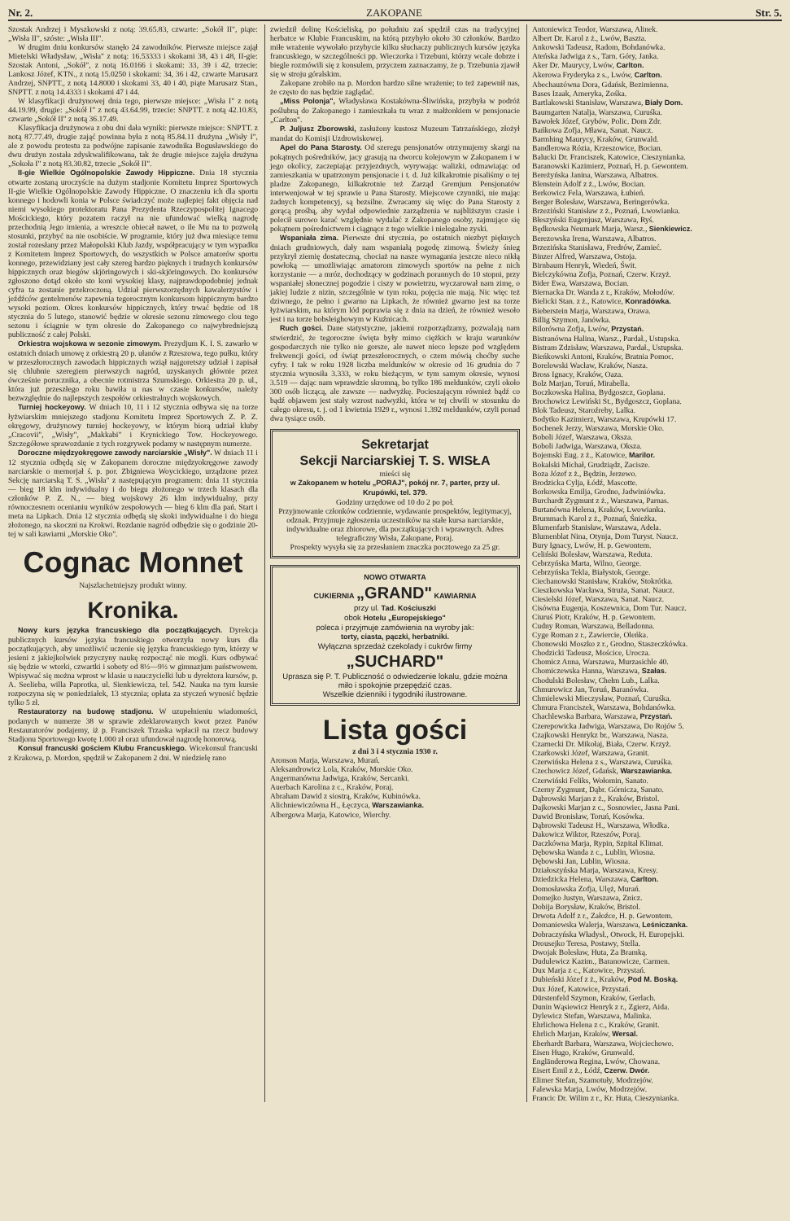Nr. 2. ZAKOPANE Str. 5.
Szostak Andrzej i Myszkowski z notą: 39.65.83, czwarte: „Sokół II", piąte: „Wisła II", szóste: „Wisła III".
W drugim dniu konkursów stanęło 24 zawodników. Pierwsze miejsce zajął Mietelski Władysław, „Wisła" z notą: 16.53333 i skokami 38, 43 i 48, II-gie: Szostak Antoni, „Sokół", z notą 16.0166 i skokami: 33, 39 i 42, trzecie: Lankosz Józef, KTN., z notą 15.0250 i skokami: 34, 36 i 42, czwarte Marusarz Andrzej, SNPTT., z notą 14.8000 i skokami 33, 40 i 40, piąte Marusarz Stan., SNPTT. z notą 14.4333 i skokami 47 i 44.
W klasyfikacji drużynowej dnia tego, pierwsze miejsce: „Wisła I" z notą 44.19.99, drugie: „Sokół I" z notą 43.64.99, trzecie: SNPTT. z notą 42.10.83, czwarte „Sokół II" z notą 36.17.49.
Klasyfikacja drużynowa z obu dni dała wyniki: pierwsze miejsce: SNPTT. z notą 87.77.49, drugie zająć powinna była z notą 85.84.11 drużyna „Wisły I", ale z powodu protestu za podwójne zapisanie zawodnika Bogusławskiego do dwu drużyn została zdyskwalifikowana, tak że drugie miejsce zajęła drużyna „Sokoła I" z notą 83.30.82, trzecie „Sokół II".
II-gie Wielkie Ogólnopolskie Zawody Hippiczne. Dnia 18 stycznia otwarte zostaną uroczyście na dużym stadjonie Komitetu Imprez Sportowych II-gie Wielkie Ogólnopolskie Zawody Hippiczne. O znaczeniu ich dla sportu konnego i hodowli konia w Polsce świadczyć może najlepiej fakt objęcia nad niemi wysokiego protektoratu Pana Prezydenta Rzeczypospolitej Ignacego Mościckiego, który pozatem raczył na nie ufundować wielką nagrodę przechodnią Jego imienia, a wreszcie obiecał nawet, o ile Mu na to pozwolą stosunki, przybyć na nie osobiście. W programie, który już dwa miesiące temu został rozesłany przez Małopolski Klub Jazdy, współpracujący w tym wypadku z Komitetem Imprez Sportowych, do wszystkich w Polsce amatorów sportu konnego, przewidziany jest cały szereg bardzo pięknych i trudnych konkursów hippicznych oraz biegów skjöringowych i ski-skjöringowych. Do konkursów zgłoszono dotąd około sto koni wysokiej klasy, najprawdopodobniej jednak cyfra ta zostanie przekroczoną. Udział pierwszorzędnych kawalerzystów i jeźdźców gentelmenów zapewnia tegorocznym konkursom hippicznym bardzo wysoki poziom. Okres konkursów hippicznych, który trwać będzie od 18 stycznia do 5 lutego, stanowić będzie w okresie sezonu zimowego clou tego sezonu i ściągnie w tym okresie do Zakopanego co najwybredniejszą publiczność z całej Polski.
Orkiestra wojskowa w sezonie zimowym. Prezydjum K. I. S. zawarło w ostatnich dniach umowę z orkiestrą 20 p. ułanów z Rzeszowa, tego pułku, który w przeszłorocznych zawodach hippicznych wziął najgoretszy udział i zapisał się chlubnie szeregiem pierwszych nagród, uzyskanych głównie przez ówcześnie porucznika, a obecnie rotmistrza Szumskiego. Orkiestra 20 p. ul., która już przeszłego roku bawiła u nas w czasie konkursów, należy bezwzględnie do najlepszych zespołów orkiestralnych wojskowych.
Turniej hockeyowy. W dniach 10, 11 i 12 stycznia odbywa się na torze łyżwiarskim mniejszego stadjonu Komitetu Imprez Sportowych Z. P. Z. okręgowy, drużynowy turniej hockeyowy, w którym biorą udział kluby „Cracovii", „Wisły", „Makkabi" i Krynickiego Tow. Hockeyowego. Szczegółowe sprawozdanie z tych rozgrywek podamy w następnym numerze.
Doroczne międzyokręgowe zawody narciarskie „Wisły". W dniach 11 i 12 stycznia odbędą się w Zakopanem doroczne międzyokręgowe zawody narciarskie o memorjał ś. p. por. Zbigniewa Woycickiego, urządzone przez Sekcję narciarską T. S. „Wisła" z następującym programem: dnia 11 stycznia — bieg 18 klm indywidualny i do biegu złożonego w trzech klasach dla członków P. Z. N., — bieg wojskowy 26 klm indywidualny, przy równoczesnem ocenianiu wyników zespołowych — bieg 6 klm dla pań. Start i meta na Lipkach. Dnia 12 stycznia odbędą się skoki indywidualne i do biegu złożonego, na skoczni na Krokwi. Rozdanie nagród odbędzie się o godzinie 20-tej w sali kawiarni „Morskie Oko".
Cognac Monnet
Najszlachetniejszy produkt winny.
Kronika.
Nowy kurs języka francuskiego dla początkujących. Dyrekcja publicznych kursów języka francuskiego otworzyła nowy kurs dla początkujących, aby umożliwić uczenie się języka francuskiego tym, którzy w jesieni z jakiejkolwiek przyczyny naukę rozpocząć nie mogli. Kurs odbywać się będzie w wtorki, czwartki i soboty od 8½—9½ w gimnazjum państwowem. Wpisywać się można wprost w klasie u nauczycielki lub u dyrektora kursów, p. A. Seelieba, willa Paprotka, ul. Sienkiewicza, tel. 542. Nauka na tym kursie rozpoczyna się w poniedziałek, 13 stycznia; opłata za styczeń wynosić będzie tylko 5 zł.
Restauratorzy na budowę stadjonu. W uzupełnieniu wiadomości, podanych w numerze 38 w sprawie zdeklarowanych kwot przez Panów Restauratorów podajemy, iż p. Franciszek Trzaska wpłacił na rzecz budowy Stadjonu Sportowego kwotę 1.000 zł oraz ufundował nagrodę honorową.
Konsul francuski gościem Klubu Francuskiego. Wicekonsul francuski z Krakowa, p. Mordon, spędził w Zakopanem 2 dni. W niedzielę rano
zwiedził dolinę Kościeliską, po południu zaś spędził czas na tradycyjnej herbatce w Klubie Francuskim, na którą przybyło około 30 członków. Bardzo miłe wrażenie wywołało przybycie kilku słuchaczy publicznych kursów języka francuskiego, w szczególności pp. Wieczorka i Trzebuni, którzy wcale dobrze i biegle rozmówili się z konsulem, przyczem zaznaczamy, że p. Trzebunia zjawił się w stroju góralskim.
Zakopane zrobiło na p. Mordon bardzo silne wrażenie; to też zapewnił nas, że często do nas będzie zaglądać.
„Miss Polonja", Władysława Kostakówna-Śliwińska, przybyła w podróż poślubną do Zakopanego i zamieszkała tu wraz z małżonkiem w pensjonacie „Carlton".
P. Juljusz Zborowski, zasłużony kustosz Muzeum Tatrzańskiego, złożył mandat do Komisji Uzdrowiskowej.
Apel do Pana Starosty. Od szeregu pensjonatów otrzymujemy skargi na pokątnych pośredników, jacy grasują na dworcu kolejowym w Zakopanem i w jego okolicy, zaczepiając przyjezdnych, wyrywając walizki, odmawiając od zamieszkania w upatrzonym pensjonacie i t. d. Już kilkakrotnie pisaliśmy o tej pladze Zakopanego, kilkakrotnie też Zarząd Gremjum Pensjonatów interwenjował w tej sprawie u Pana Starosty. Miejscowe czynniki, nie mając żadnych kompetencyj, są bezsilne. Zwracamy się więc do Pana Starosty z gorącą prośbą, aby wydał odpowiednie zarządzenia w najbliższym czasie i polecił surowo karać względnie wydalać z Zakopanego osoby, zajmujące się pokątnem pośrednictwem i ciągnące z tego wielkie i nielegalne zyski.
Wspaniała zima. Pierwsze dni stycznia, po ostatnich niezbyt pięknych dniach grudniowych, dały nam wspaniałą pogodę zimową. Świeży śnieg przykrył ziemię dostateczną, chociaż na nasze wymagania jeszcze nieco nikłą powłoką — umożliwiając amatorom zimowych sportów na pełne z nich korzystanie — a mróz, dochodzący w godzinach porannych do 10 stopni, przy wspaniałej słonecznej pogodzie i ciszy w powietrzu, wyczarował nam zimę, o jakiej ludzie z nizin, szczególnie w tym roku, pojęcia nie mają. Nic więc też dziwnego, że pełno i gwarno na Lipkach, że również gwarno jest na torze łyżwiarskim, na którym lód poprawia się z dnia na dzień, że również wesoło jest i na torze bobsleighowym w Kuźnicach.
Ruch gości. Dane statystyczne, jakiemi rozporządzamy, pozwalają nam stwierdzić, że tegoroczne święta były mimo ciężkich w kraju warunków gospodarczych nie tylko nie gorsze, ale nawet nieco lepsze pod względem frekwencji gości, od świąt przeszłorocznych, o czem mówią choćby suche cyfry. I tak w roku 1928 liczba meldunków w okresie od 16 grudnia do 7 stycznia wynosiła 3.333, w roku bieżącym, w tym samym okresie, wynosi 3.519 — dając nam wprawdzie skromną, bo tylko 186 meldunków, czyli około 300 osób liczącą, ale zawsze — nadwyżkę. Pocieszającym również bądź co bądź objawem jest stały wzrost nadwyżki, która w tej chwili w stosunku do całego okresu, t. j. od 1 kwietnia 1929 r., wynosi 1.392 meldunków, czyli ponad dwa tysiące osób.
Sekretarjat
Sekcji Narciarskiej T. S. WISŁA
mieści się
w Zakopanem w hotelu „PORAJ", pokój nr. 7, parter, przy ul. Krupówki, tel. 379.
Godziny urzędowe od 10 do 2 po poł.
Przyjmowanie członków codziennie, wydawanie prospektów, legitymacyj, odznak. Przyjmuje zgłoszenia uczestników na stałe kursa narciarskie, indywidualne oraz zbiorowe, dla początkujących i wprawnych. Adres telegraficzny Wisła, Zakopane, Poraj.
Prospekty wysyła się za przesłaniem znaczka pocztowego za 25 gr.
NOWO OTWARTA
CUKIERNIA „GRAND" KAWIARNIA
przy ul. Tad. Kościuszki
obok Hotelu „Europejskiego"
poleca i przyjmuje zamówienia na wyroby jak:
torty, ciasta, pączki, herbatniki.
Wyłączna sprzedaż czekolady i cukrów firmy
„SUCHARD"
Uprasza się P. T. Publiczność o odwiedzenie lokalu, gdzie można miło i spokojnie przepędzić czas.
Wszelkie dzienniki i tygodniki ilustrowane.
Lista gości
z dni 3 i 4 stycznia 1930 r.
Aronson Marja, Warszawa, Murań.
Aleksandrowicz Lola, Kraków, Morskie Oko.
Angermanówna Jadwiga, Kraków, Sercanki.
Auerbach Karolina z c., Kraków, Poraj.
Abraham Dawid z siostrą, Kraków, Kubinówka.
Alichniewiczówna H., Łęczyca, Warszawianka.
Albergowa Marja, Katowice, Wierchy.
Antoniewicz Teodor, Warszawa, Alinek.
Albert Dr. Karol z ż., Lwów, Baszta.
Ankowski Tadeusz, Radom, Bohdanówka.
Ateńska Jadwiga z s., Tarn. Góry, Janka.
Aker Dr. Maurycy, Lwów, Carlton.
Akerowa Fryderyka z s., Lwów, Carlton.
Abechauzówna Dora, Gdańsk, Bezimienna.
Bases Izaak, Ameryka, Zośka.
Bartlakowski Stanisław, Warszawa, Biały Dom.
Baumgarten Natalja, Warszawa, Curuśka.
Bawołek Józef, Grybów, Polic. Dom Zdr.
Bańkowa Zofja, Mława, Sanat. Naucz.
Barmhing Maurycy, Kraków, Grunwald.
Bandlerowa Rózia, Krzeszowice, Bocian.
Balucki Dr. Franciszek, Katowice, Cieszynianka.
Baranowski Kazimierz, Poznań, H. p. Gewontem.
Bereżyńska Janina, Warszawa, Albatros.
Blenstein Adolf z ż., Lwów, Bocian.
Berkowicz Fela, Warszawa, Łubień.
Berger Bolesław, Warszawa, Beringerówka.
Brzeziński Stanisław z ż., Poznań, Lwowianka.
Błeszyński Eugenjusz, Warszawa, Ryś.
Będkowska Neumark Marja, Warsz., Sienkiewicz.
Berezowska Irena, Warszawa, Albatros.
Brzezińska Stanisława, Fredrów, Zamieć.
Binzer Alfred, Warszawa, Ostoja.
Birnbaum Henryk, Wiedeń, Świt.
Bielczykówna Zofja, Poznań, Czerw. Krzyż.
Bider Ewa, Warszawa, Bocian.
Biernacka Dr. Wanda z r., Kraków, Mołodów.
Bielicki Stan. z ż., Katowice, Konradówka.
Bieberstein Marja, Warszawa, Orawa.
Billig Szymon, Janówka.
Bilorówna Zofja, Lwów, Przystań.
Bistranówna Halina, Warsz., Pardał., Ustupska.
Bistram Zdzisław, Warszawa, Pardał., Ustupska.
Bieńkowski Antoni, Kraków, Bratnia Pomoc.
Borelowski Wacław, Kraków, Nasza.
Bross Ignacy, Kraków, Oaza.
Bolz Marjan, Toruń, Mirabella.
Boczkowska Halina, Bydgoszcz, Goplana.
Brochowicz Lewiński St., Bydgoszcz, Goplana.
Blok Tadeusz, Staroźreby, Lalka.
Bodytko Kazimierz, Warszawa, Krupówki 17.
Bochenek Jerzy, Warszawa, Morskie Oko.
Boboli Józef, Warszawa, Oksza.
Boboli Jadwiga, Warszawa, Oksza.
Bojemski Eug. z ż., Katowice, Marilor.
Bokalski Michał, Grudziądz, Zacisze.
Boza Józef z ż., Będzin, Jerzewo.
Brodzicka Cylja, Łódź, Mascotte.
Borkowska Emilja, Grodno, Jadwiniówka.
Burchardt Zygmunt z ż., Warszawa, Parnas.
Burtanówna Helena, Kraków, Lwowianka.
Brummach Karol z ż., Poznań, Śnieżka.
Blumenfarb Stanisław, Warszawa, Adela.
Blumenblat Nina, Otynja, Dom Turyst. Naucz.
Bury Ignacy, Lwów, H. p. Gewontem.
Celiński Bolesław, Warszawa, Reduta.
Cebrzyńska Marta, Wilno, George.
Cebrzyńska Tekla, Białystok, George.
Ciechanowski Stanisław, Kraków, Stokrótka.
Cieszkowska Wacława, Struża, Sanat. Naucz.
Ciesielski Józef, Warszawa, Sanat. Naucz.
Cisówna Eugenja, Koszewnica, Dom Tur. Naucz.
Ciuruś Piotr, Kraków, H. p. Gewontem.
Cudny Roman, Warszawa, Belladonna.
Cyge Roman z r., Zawiercie, Oleńka.
Chonowski Moszko z r., Grodno, Staszeczkówka.
Chodzicki Tadeusz, Mościce, Urocza.
Chomicz Anna, Warszawa, Murzasichle 40.
Chomiczewska Hanna, Warszawa, Szałas.
Chodulski Bolesław, Chełm Lub., Lalka.
Chmurowicz Jan, Toruń, Baranówka.
Chmielewski Mieczysław, Poznań, Curuśka.
Chmura Franciszek, Warszawa, Bohdanówka.
Chachlewska Barbara, Warszawa, Przystań.
Czerepowicka Jadwiga, Warszawa, Do Rojów 5.
Czajkowski Henrykz br., Warszawa, Nasza.
Czarnecki Dr. Mikołaj, Biała, Czerw. Krzyż.
Czarkowski Józef, Warszawa, Granit.
Czerwińska Helena z s., Warszawa, Curuśka.
Czechowicz Józef, Gdańsk, Warszawianka.
Czerwiński Feliks, Wołomin, Sanato.
Czerny Zygmunt, Dąbr. Górnicza, Sanato.
Dąbrowski Marjan z ż., Kraków, Bristol.
Dajkowski Marjan z c., Sosnowiec, Jasna Pani.
Dawid Bronisław, Toruń, Kosówka.
Dąbrowski Tadeusz H., Warszawa, Włodka.
Dakowicz Wiktor, Rzeszów, Poraj.
Daczkówna Marja, Rypin, Szpital Klimat.
Dębowska Wanda z c., Lublin, Wiosna.
Dębowski Jan, Lublin, Wiosna.
Działoszyńska Marja, Warszawa, Kresy.
Dziedzicka Helena, Warszawa, Carlton.
Domosławska Zofja, Ulęż, Murań.
Domejko Justyn, Warszawa, Znicz.
Dobija Borysław, Kraków, Bristol.
Drwota Adolf z r., Załoźce, H. p. Gewontem.
Domaniewska Walerja, Warszawa, Leśniczanka.
Dobraczyńska Władysł., Otwock, H. Europejski.
Drousejko Teresa, Postawy, Stella.
Dwojak Bolesław, Huta, Za Bramką.
Dudulewicz Kazim., Baranowicze, Carmen.
Dux Marja z c., Katowice, Przystań.
Dubieński Józef z ż., Kraków, Pod M. Boską.
Dux Józef, Katowice, Przystań.
Dürstenfeld Szymon, Kraków, Gerlach.
Dunin Wąsiewicz Henryk z r., Zgierz, Aida.
Dylewicz Stefan, Warszawa, Malinka.
Ehrlichowa Helena z c., Kraków, Granit.
Ehrlich Marjan, Kraków, Wersal.
Eberhardt Barbara, Warszawa, Wojciechowo.
Eisen Hugo, Kraków, Grunwald.
Engländerowa Regina, Lwów, Chowana.
Eisert Emil z ż., Łódź, Czerw. Dwór.
Elimer Stefan, Szamotuły, Modrzejów.
Falewska Marja, Lwów, Modrzejów.
Francic Dr. Wilim z r., Kr. Huta, Cieszynianka.